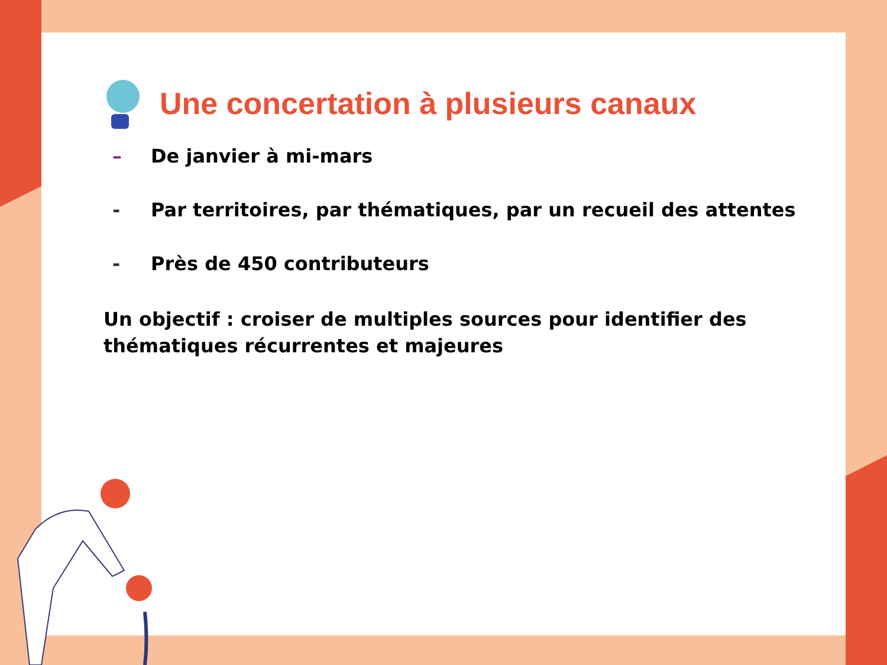Une concertation à plusieurs canaux
– De janvier à mi-mars
- Par territoires, par thématiques, par un recueil des attentes
- Près de 450 contributeurs
Un objectif : croiser de multiples sources pour identifier des thématiques récurrentes et majeures